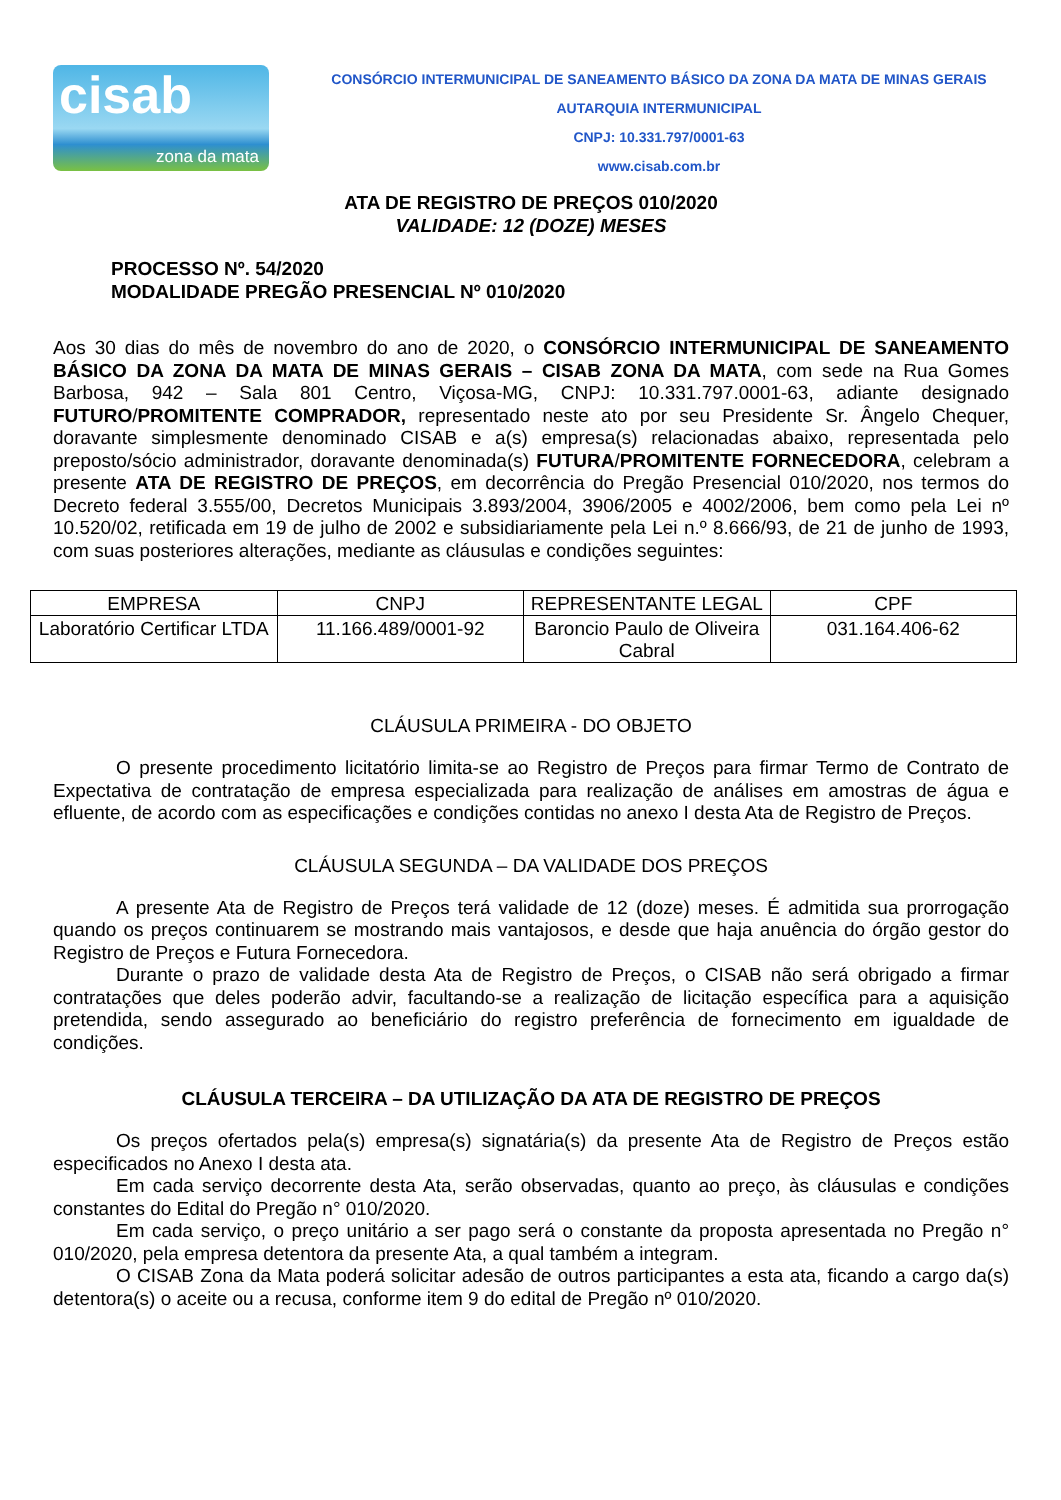cisab
zona da mata
CONSÓRCIO INTERMUNICIPAL DE SANEAMENTO BÁSICO DA ZONA DA MATA DE MINAS GERAIS
AUTARQUIA INTERMUNICIPAL
CNPJ: 10.331.797/0001-63
www.cisab.com.br
ATA DE REGISTRO DE PREÇOS 010/2020
VALIDADE: 12 (DOZE) MESES
PROCESSO Nº. 54/2020
MODALIDADE PREGÃO PRESENCIAL Nº 010/2020
Aos 30 dias do mês de novembro do ano de 2020, o CONSÓRCIO INTERMUNICIPAL DE SANEAMENTO BÁSICO DA ZONA DA MATA DE MINAS GERAIS – CISAB ZONA DA MATA, com sede na Rua Gomes Barbosa, 942 – Sala 801 Centro, Viçosa-MG, CNPJ: 10.331.797.0001-63, adiante designado FUTURO/PROMITENTE COMPRADOR, representado neste ato por seu Presidente Sr. Ângelo Chequer, doravante simplesmente denominado CISAB e a(s) empresa(s) relacionadas abaixo, representada pelo preposto/sócio administrador, doravante denominada(s) FUTURA/PROMITENTE FORNECEDORA, celebram a presente ATA DE REGISTRO DE PREÇOS, em decorrência do Pregão Presencial 010/2020, nos termos do Decreto federal 3.555/00, Decretos Municipais 3.893/2004, 3906/2005 e 4002/2006, bem como pela Lei nº 10.520/02, retificada em 19 de julho de 2002 e subsidiariamente pela Lei n.º 8.666/93, de 21 de junho de 1993, com suas posteriores alterações, mediante as cláusulas e condições seguintes:
| EMPRESA | CNPJ | REPRESENTANTE LEGAL | CPF |
| Laboratório Certificar LTDA | 11.166.489/0001-92 | Baroncio Paulo de Oliveira Cabral | 031.164.406-62 |
CLÁUSULA PRIMEIRA - DO OBJETO
O presente procedimento licitatório limita-se ao Registro de Preços para firmar Termo de Contrato de Expectativa de contratação de empresa especializada para realização de análises em amostras de água e efluente, de acordo com as especificações e condições contidas no anexo I desta Ata de Registro de Preços.
CLÁUSULA SEGUNDA – DA VALIDADE DOS PREÇOS
A presente Ata de Registro de Preços terá validade de 12 (doze) meses. É admitida sua prorrogação quando os preços continuarem se mostrando mais vantajosos, e desde que haja anuência do órgão gestor do Registro de Preços e Futura Fornecedora.
Durante o prazo de validade desta Ata de Registro de Preços, o CISAB não será obrigado a firmar contratações que deles poderão advir, facultando-se a realização de licitação específica para a aquisição pretendida, sendo assegurado ao beneficiário do registro preferência de fornecimento em igualdade de condições.
CLÁUSULA TERCEIRA – DA UTILIZAÇÃO DA ATA DE REGISTRO DE PREÇOS
Os preços ofertados pela(s) empresa(s) signatária(s) da presente Ata de Registro de Preços estão especificados no Anexo I desta ata.
Em cada serviço decorrente desta Ata, serão observadas, quanto ao preço, às cláusulas e condições constantes do Edital do Pregão n° 010/2020.
Em cada serviço, o preço unitário a ser pago será o constante da proposta apresentada no Pregão n° 010/2020, pela empresa detentora da presente Ata, a qual também a integram.
O CISAB Zona da Mata poderá solicitar adesão de outros participantes a esta ata, ficando a cargo da(s) detentora(s) o aceite ou a recusa, conforme item 9 do edital de Pregão nº 010/2020.